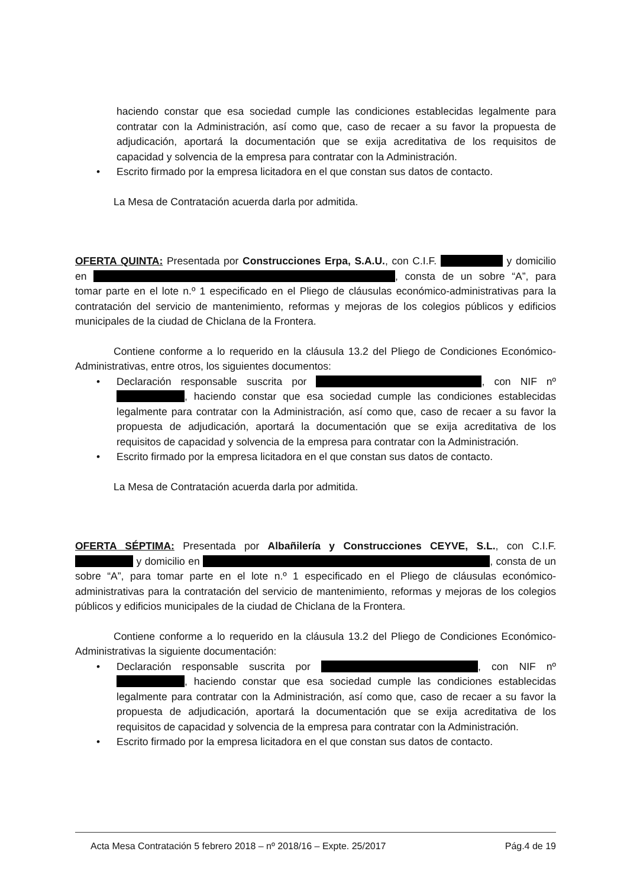haciendo constar que esa sociedad cumple las condiciones establecidas legalmente para contratar con la Administración, así como que, caso de recaer a su favor la propuesta de adjudicación, aportará la documentación que se exija acreditativa de los requisitos de capacidad y solvencia de la empresa para contratar con la Administración.
• Escrito firmado por la empresa licitadora en el que constan sus datos de contacto.
La Mesa de Contratación acuerda darla por admitida.
OFERTA QUINTA: Presentada por Construcciones Erpa, S.A.U., con C.I.F. y domicilio en , consta de un sobre “A”, para tomar parte en el lote n.º 1 especificado en el Pliego de cláusulas económico-administrativas para la contratación del servicio de mantenimiento, reformas y mejoras de los colegios públicos y edificios municipales de la ciudad de Chiclana de la Frontera.
Contiene conforme a lo requerido en la cláusula 13.2 del Pliego de Condiciones Económico-Administrativas, entre otros, los siguientes documentos:
• Declaración responsable suscrita por , con NIF nº , haciendo constar que esa sociedad cumple las condiciones establecidas legalmente para contratar con la Administración, así como que, caso de recaer a su favor la propuesta de adjudicación, aportará la documentación que se exija acreditativa de los requisitos de capacidad y solvencia de la empresa para contratar con la Administración.
• Escrito firmado por la empresa licitadora en el que constan sus datos de contacto.
La Mesa de Contratación acuerda darla por admitida.
OFERTA SÉPTIMA: Presentada por Albañilería y Construcciones CEYVE, S.L., con C.I.F. y domicilio en , consta de un sobre “A”, para tomar parte en el lote n.º 1 especificado en el Pliego de cláusulas económico-administrativas para la contratación del servicio de mantenimiento, reformas y mejoras de los colegios públicos y edificios municipales de la ciudad de Chiclana de la Frontera.
Contiene conforme a lo requerido en la cláusula 13.2 del Pliego de Condiciones Económico-Administrativas la siguiente documentación:
• Declaración responsable suscrita por , con NIF nº , haciendo constar que esa sociedad cumple las condiciones establecidas legalmente para contratar con la Administración, así como que, caso de recaer a su favor la propuesta de adjudicación, aportará la documentación que se exija acreditativa de los requisitos de capacidad y solvencia de la empresa para contratar con la Administración.
• Escrito firmado por la empresa licitadora en el que constan sus datos de contacto.
Acta Mesa Contratación 5 febrero 2018 – nº 2018/16 – Expte. 25/2017 Pág.4 de 19